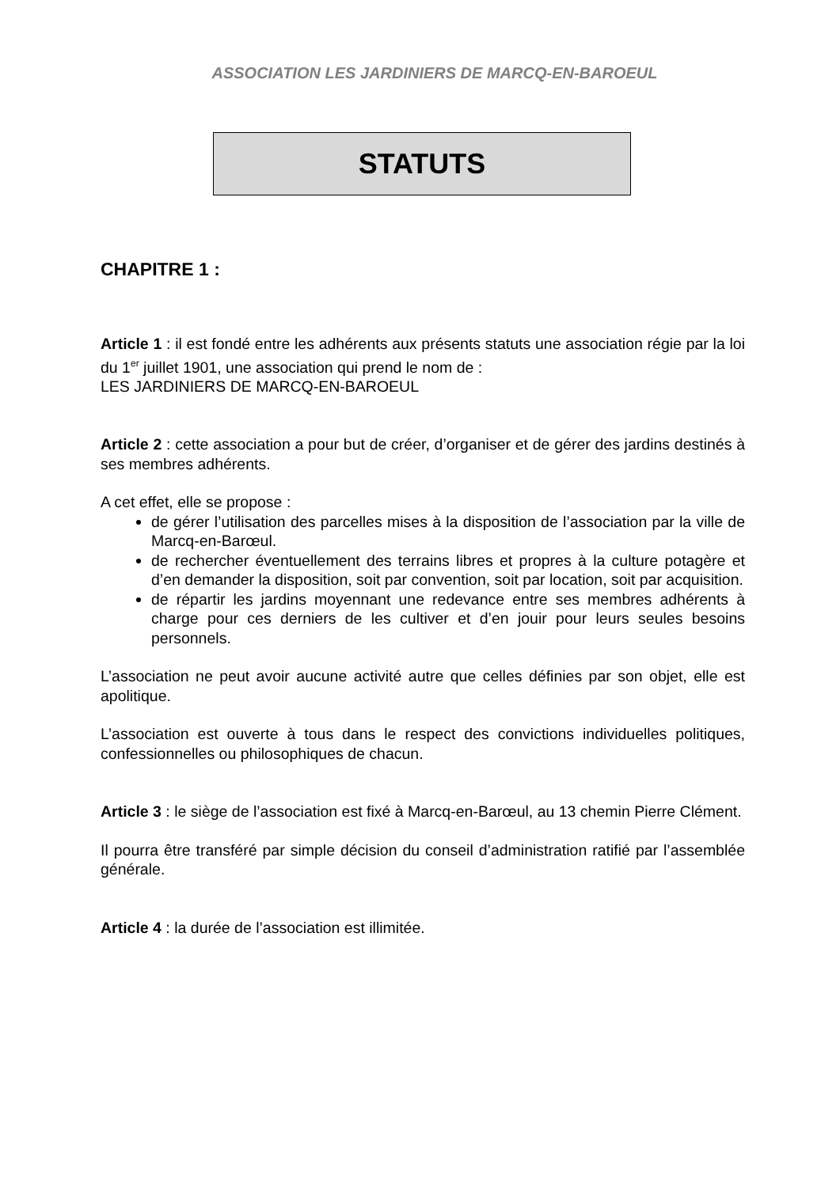ASSOCIATION LES JARDINIERS DE MARCQ-EN-BAROEUL
STATUTS
CHAPITRE 1 :
Article 1 : il est fondé entre les adhérents aux présents statuts une association régie par la loi du 1<sup>er</sup> juillet 1901, une association qui prend le nom de :
LES JARDINIERS DE MARCQ-EN-BAROEUL
Article 2 : cette association a pour but de créer, d’organiser et de gérer des jardins destinés à ses membres adhérents.
A cet effet, elle se propose :
de gérer l’utilisation des parcelles mises à la disposition de l’association par la ville de Marcq-en-Barœul.
de rechercher éventuellement des terrains libres et propres à la culture potagère et d’en demander la disposition, soit par convention, soit par location, soit par acquisition.
de répartir les jardins moyennant une redevance entre ses membres adhérents à charge pour ces derniers de les cultiver et d’en jouir pour leurs seules besoins personnels.
L’association ne peut avoir aucune activité autre que celles définies par son objet, elle est apolitique.
L’association est ouverte à tous dans le respect des convictions individuelles politiques, confessionnelles ou philosophiques de chacun.
Article 3 : le siège de l’association est fixé à Marcq-en-Barœul, au 13 chemin Pierre Clément.
Il pourra être transféré par simple décision du conseil d’administration ratifié par l’assemblée générale.
Article 4 : la durée de l’association est illimitée.